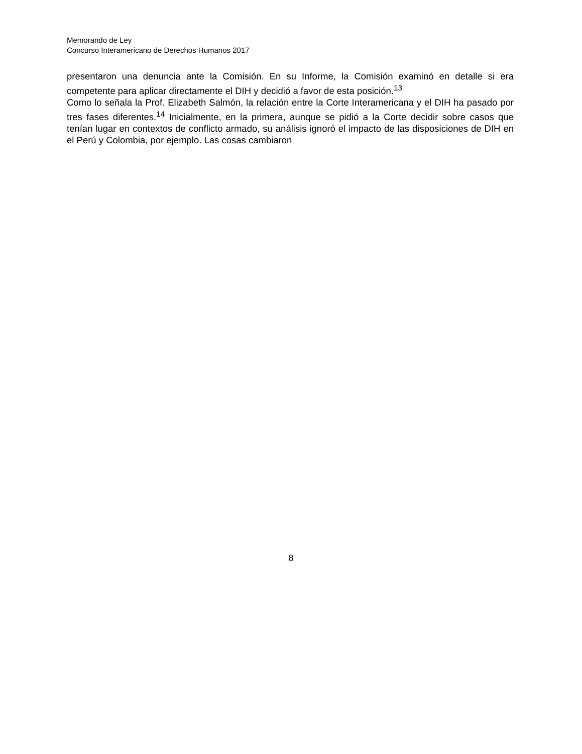Memorando de Ley
Concurso Interamericano de Derechos Humanos 2017
presentaron una denuncia ante la Comisión. En su Informe, la Comisión examinó en detalle si era competente para aplicar directamente el DIH y decidió a favor de esta posición.<sup>13</sup>
Como lo señala la Prof. Elizabeth Salmón, la relación entre la Corte Interamericana y el DIH ha pasado por tres fases diferentes.<sup>14</sup> Inicialmente, en la primera, aunque se pidió a la Corte decidir sobre casos que tenían lugar en contextos de conflicto armado, su análisis ignoró el impacto de las disposiciones de DIH en el Perú y Colombia, por ejemplo. Las cosas cambiaron
8